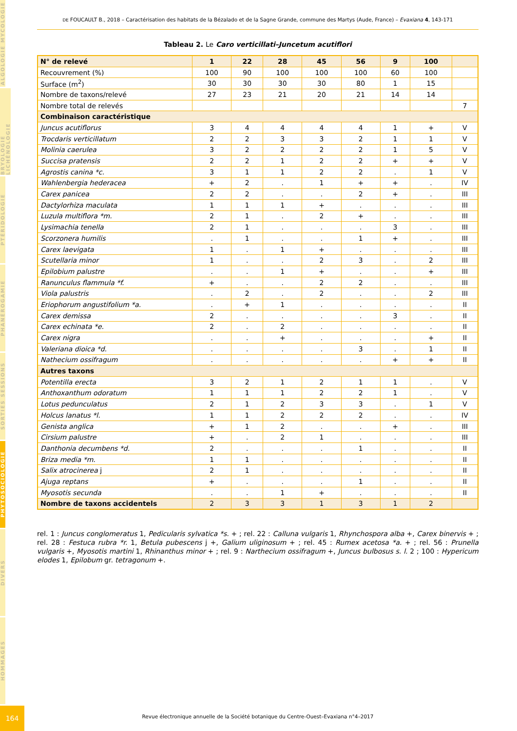ALGOLOGIE MYCOLOGIE
BRYOLOGIE LICHÉNOLOGIE
PTÉRIDOLOGIE
PHANÉROGAMIE
SORTIES SESSIONS
PHYTOSOCIOLOGIE
DIVERS
HOMMAGES
164
DE FOUCAULT B., 2018 – Caractérisation des habitats de la Bézalado et de la Sagne Grande, commune des Martys (Aude, France) – Evaxiana 4, 143-171
Tableau 2. Le Caro verticillati–Juncetum acutiflori
| N° de relevé | 1 | 22 | 28 | 45 | 56 | 9 | 100 | |
| --- | --- | --- | --- | --- | --- | --- | --- | --- |
| Recouvrement (%) | 100 | 90 | 100 | 100 | 100 | 60 | 100 | |
| Surface (m<sup>2</sup>) | 30 | 30 | 30 | 30 | 80 | 1 | 15 | |
| Nombre de taxons/relevé | 27 | 23 | 21 | 20 | 21 | 14 | 14 | |
| Nombre total de relevés | | | | | | | | 7 |
| Combinaison caractéristique | | | | | | | | |
| Juncus acutiflorus | 3 | 4 | 4 | 4 | 4 | 1 | + | V |
| Trocdaris verticillatum | 2 | 2 | 3 | 3 | 2 | 1 | 1 | V |
| Molinia caerulea | 3 | 2 | 2 | 2 | 2 | 1 | 5 | V |
| Succisa pratensis | 2 | 2 | 1 | 2 | 2 | + | + | V |
| Agrostis canina *c. | 3 | 1 | 1 | 2 | 2 | . | 1 | V |
| Wahlenbergia hederacea | + | 2 | . | 1 | + | + | . | IV |
| Carex panicea | 2 | 2 | . | . | 2 | + | . | III |
| Dactylorhiza maculata | 1 | 1 | 1 | + | . | . | . | III |
| Luzula multiflora *m. | 2 | 1 | . | 2 | + | . | . | III |
| Lysimachia tenella | 2 | 1 | . | . | . | 3 | . | III |
| Scorzonera humilis | . | 1 | . | . | 1 | + | . | III |
| Carex laevigata | 1 | . | 1 | + | . | . | . | III |
| Scutellaria minor | 1 | . | . | 2 | 3 | . | 2 | III |
| Epilobium palustre | . | . | 1 | + | . | . | + | III |
| Ranunculus flammula *f. | + | . | . | 2 | 2 | . | . | III |
| Viola palustris | . | 2 | . | 2 | . | . | 2 | III |
| Eriophorum angustifolium *a. | . | + | 1 | . | . | . | . | II |
| Carex demissa | 2 | . | . | . | . | 3 | . | II |
| Carex echinata *e. | 2 | . | 2 | . | . | . | . | II |
| Carex nigra | . | . | + | . | . | . | + | II |
| Valeriana dioica *d. | . | . | . | . | 3 | . | 1 | II |
| Nathecium ossifragum | . | . | . | . | . | + | + | II |
| Autres taxons | | | | | | | | |
| Potentilla erecta | 3 | 2 | 1 | 2 | 1 | 1 | . | V |
| Anthoxanthum odoratum | 1 | 1 | 1 | 2 | 2 | 1 | . | V |
| Lotus pedunculatus | 2 | 1 | 2 | 3 | 3 | . | 1 | V |
| Holcus lanatus *l. | 1 | 1 | 2 | 2 | 2 | . | . | IV |
| Genista anglica | + | 1 | 2 | . | . | + | . | III |
| Cirsium palustre | + | . | 2 | 1 | . | . | . | III |
| Danthonia decumbens *d. | 2 | . | . | . | 1 | . | . | II |
| Briza media *m. | 1 | 1 | . | . | . | . | . | II |
| Salix atrocinerea j | 2 | 1 | . | . | . | . | . | II |
| Ajuga reptans | + | . | . | . | 1 | . | . | II |
| Myosotis secunda | . | . | 1 | + | . | . | . | II |
| Nombre de taxons accidentels | 2 | 3 | 3 | 1 | 3 | 1 | 2 | |
rel. 1 : Juncus conglomeratus 1, Pedicularis sylvatica *s. + ; rel. 22 : Calluna vulgaris 1, Rhynchospora alba +, Carex binervis + ; rel. 28 : Festuca rubra *r. 1, Betula pubescens j +, Galium uliginosum + ; rel. 45 : Rumex acetosa *a. + ; rel. 56 : Prunella vulgaris +, Myosotis martini 1, Rhinanthus minor + ; rel. 9 : Narthecium ossifragum +, Juncus bulbosus s. l. 2 ; 100 : Hypericum elodes 1, Epilobum gr. tetragonum +.
Revue électronique annuelle de la Société botanique du Centre-Ouest–Evaxiana n°4–2017